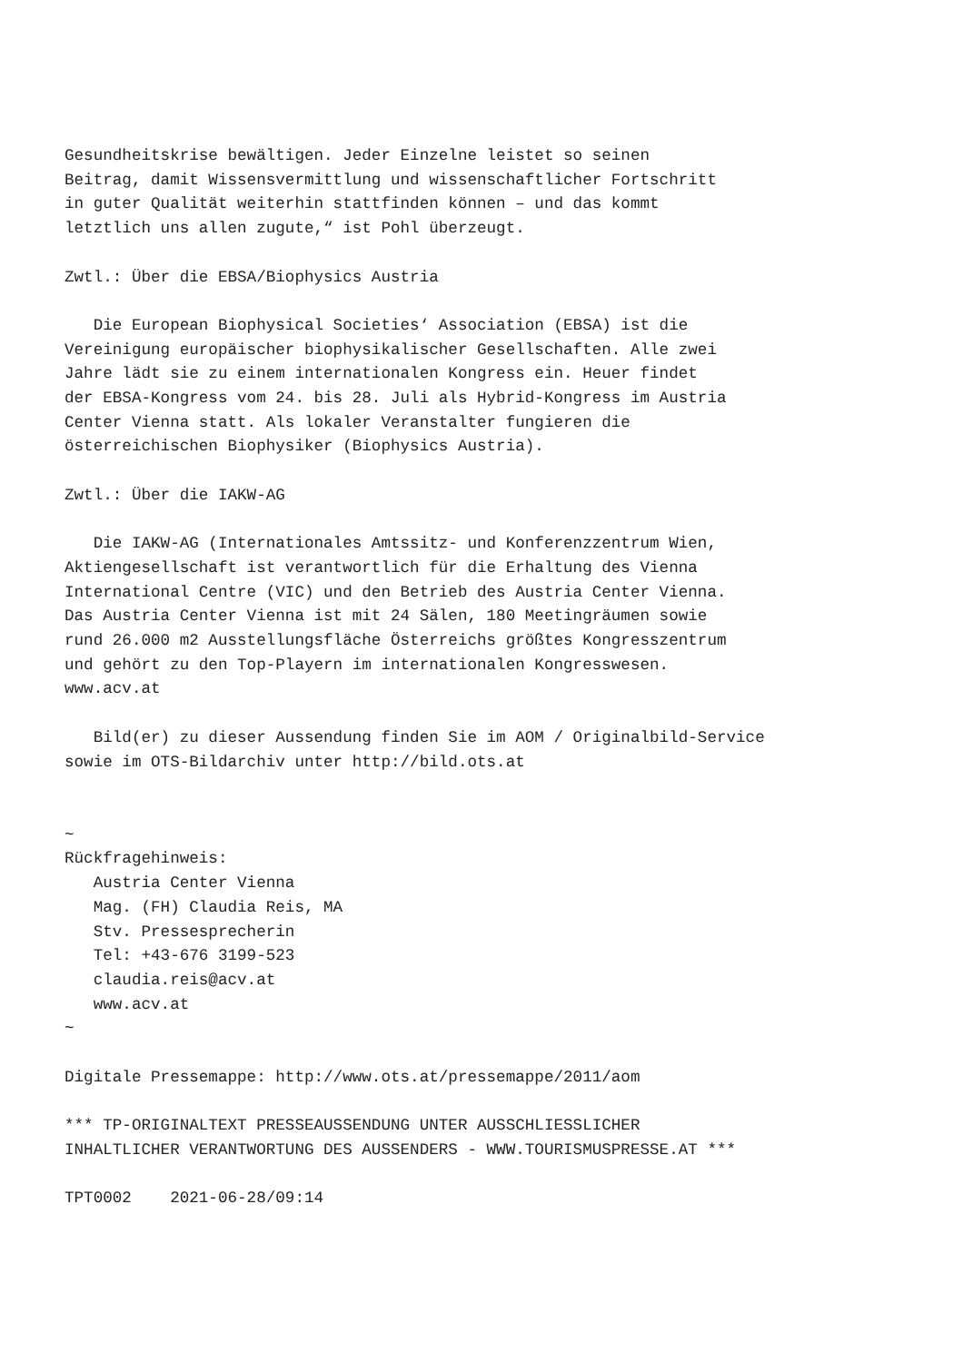Gesundheitskrise bewältigen. Jeder Einzelne leistet so seinen
Beitrag, damit Wissensvermittlung und wissenschaftlicher Fortschritt
in guter Qualität weiterhin stattfinden können – und das kommt
letztlich uns allen zugute,“ ist Pohl überzeugt.

Zwtl.: Über die EBSA/Biophysics Austria

   Die European Biophysical Societies‘ Association (EBSA) ist die
Vereinigung europäischer biophysikalischer Gesellschaften. Alle zwei
Jahre lädt sie zu einem internationalen Kongress ein. Heuer findet
der EBSA-Kongress vom 24. bis 28. Juli als Hybrid-Kongress im Austria
Center Vienna statt. Als lokaler Veranstalter fungieren die
österreichischen Biophysiker (Biophysics Austria).

Zwtl.: Über die IAKW-AG

   Die IAKW-AG (Internationales Amtssitz- und Konferenzzentrum Wien,
Aktiengesellschaft ist verantwortlich für die Erhaltung des Vienna
International Centre (VIC) und den Betrieb des Austria Center Vienna.
Das Austria Center Vienna ist mit 24 Sälen, 180 Meetingräumen sowie
rund 26.000 m2 Ausstellungsfläche Österreichs größtes Kongresszentrum
und gehört zu den Top-Playern im internationalen Kongresswesen.
www.acv.at

   Bild(er) zu dieser Aussendung finden Sie im AOM / Originalbild-Service
sowie im OTS-Bildarchiv unter http://bild.ots.at


~
Rückfragehinweis:
   Austria Center Vienna
   Mag. (FH) Claudia Reis, MA
   Stv. Pressesprecherin
   Tel: +43-676 3199-523
   claudia.reis@acv.at
   www.acv.at
~

Digitale Pressemappe: http://www.ots.at/pressemappe/2011/aom

*** TP-ORIGINALTEXT PRESSEAUSSENDUNG UNTER AUSSCHLIESSLICHER
INHALTLICHER VERANTWORTUNG DES AUSSENDERS - WWW.TOURISMUSPRESSE.AT ***

TPT0002    2021-06-28/09:14